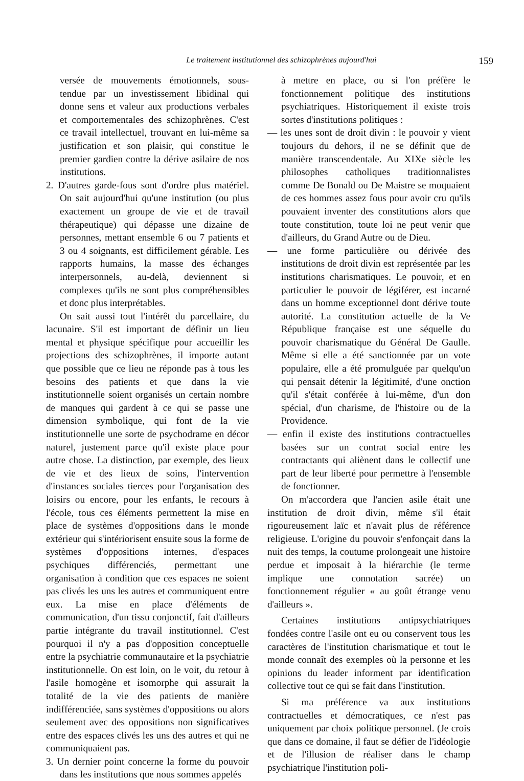Le traitement institutionnel des schizophrènes aujourd'hui 159
versée de mouvements émotionnels, sous-tendue par un investissement libidinal qui donne sens et valeur aux productions verbales et comportementales des schizophrènes. C'est ce travail intellectuel, trouvant en lui-même sa justification et son plaisir, qui constitue le premier gardien contre la dérive asilaire de nos institutions.
2. D'autres garde-fous sont d'ordre plus matériel. On sait aujourd'hui qu'une institution (ou plus exactement un groupe de vie et de travail thérapeutique) qui dépasse une dizaine de personnes, mettant ensemble 6 ou 7 patients et 3 ou 4 soignants, est difficilement gérable. Les rapports humains, la masse des échanges interpersonnels, au-delà, deviennent si complexes qu'ils ne sont plus compréhensibles et donc plus interprétables.
On sait aussi tout l'intérêt du parcellaire, du lacunaire. S'il est important de définir un lieu mental et physique spécifique pour accueillir les projections des schizophrènes, il importe autant que possible que ce lieu ne réponde pas à tous les besoins des patients et que dans la vie institutionnelle soient organisés un certain nombre de manques qui gardent à ce qui se passe une dimension symbolique, qui font de la vie institutionnelle une sorte de psychodrame en décor naturel, justement parce qu'il existe place pour autre chose. La distinction, par exemple, des lieux de vie et des lieux de soins, l'intervention d'instances sociales tierces pour l'organisation des loisirs ou encore, pour les enfants, le recours à l'école, tous ces éléments permettent la mise en place de systèmes d'oppositions dans le monde extérieur qui s'intériorisent ensuite sous la forme de systèmes d'oppositions internes, d'espaces psychiques différenciés, permettant une organisation à condition que ces espaces ne soient pas clivés les uns les autres et communiquent entre eux. La mise en place d'éléments de communication, d'un tissu conjonctif, fait d'ailleurs partie intégrante du travail institutionnel. C'est pourquoi il n'y a pas d'opposition conceptuelle entre la psychiatrie communautaire et la psychiatrie institutionnelle. On est loin, on le voit, du retour à l'asile homogène et isomorphe qui assurait la totalité de la vie des patients de manière indifférenciée, sans systèmes d'oppositions ou alors seulement avec des oppositions non significatives entre des espaces clivés les uns des autres et qui ne communiquaient pas.
3. Un dernier point concerne la forme du pouvoir dans les institutions que nous sommes appelés
à mettre en place, ou si l'on préfère le fonctionnement politique des institutions psychiatriques. Historiquement il existe trois sortes d'institutions politiques :
— les unes sont de droit divin : le pouvoir y vient toujours du dehors, il ne se définit que de manière transcendentale. Au XIXe siècle les philosophes catholiques traditionnalistes comme De Bonald ou De Maistre se moquaient de ces hommes assez fous pour avoir cru qu'ils pouvaient inventer des constitutions alors que toute constitution, toute loi ne peut venir que d'ailleurs, du Grand Autre ou de Dieu.
— une forme particulière ou dérivée des institutions de droit divin est représentée par les institutions charismatiques. Le pouvoir, et en particulier le pouvoir de légiférer, est incarné dans un homme exceptionnel dont dérive toute autorité. La constitution actuelle de la Ve République française est une séquelle du pouvoir charismatique du Général De Gaulle. Même si elle a été sanctionnée par un vote populaire, elle a été promulguée par quelqu'un qui pensait détenir la légitimité, d'une onction qu'il s'était conférée à lui-même, d'un don spécial, d'un charisme, de l'histoire ou de la Providence.
— enfin il existe des institutions contractuelles basées sur un contrat social entre les contractants qui aliènent dans le collectif une part de leur liberté pour permettre à l'ensemble de fonctionner.
On m'accordera que l'ancien asile était une institution de droit divin, même s'il était rigoureusement laïc et n'avait plus de référence religieuse. L'origine du pouvoir s'enfonçait dans la nuit des temps, la coutume prolongeait une histoire perdue et imposait à la hiérarchie (le terme implique une connotation sacrée) un fonctionnement régulier « au goût étrange venu d'ailleurs ».
Certaines institutions antipsychiatriques fondées contre l'asile ont eu ou conservent tous les caractères de l'institution charismatique et tout le monde connaît des exemples où la personne et les opinions du leader informent par identification collective tout ce qui se fait dans l'institution.
Si ma préférence va aux institutions contractuelles et démocratiques, ce n'est pas uniquement par choix politique personnel. (Je crois que dans ce domaine, il faut se défier de l'idéologie et de l'illusion de réaliser dans le champ psychiatrique l'institution poli-